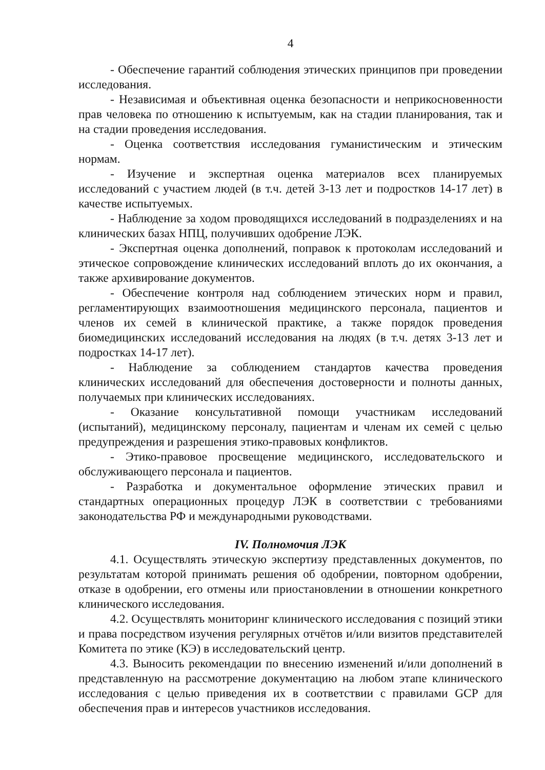4
- Обеспечение гарантий соблюдения этических принципов при проведении исследования.
- Независимая и объективная оценка безопасности и неприкосновенности прав человека по отношению к испытуемым, как на стадии планирования, так и на стадии проведения исследования.
- Оценка соответствия исследования гуманистическим и этическим нормам.
- Изучение и экспертная оценка материалов всех планируемых исследований с участием людей (в т.ч. детей 3-13 лет и подростков 14-17 лет) в качестве испытуемых.
- Наблюдение за ходом проводящихся исследований в подразделениях и на клинических базах НПЦ, получивших одобрение ЛЭК.
- Экспертная оценка дополнений, поправок к протоколам исследований и этическое сопровождение клинических исследований вплоть до их окончания, а также архивирование документов.
- Обеспечение контроля над соблюдением этических норм и правил, регламентирующих взаимоотношения медицинского персонала, пациентов и членов их семей в клинической практике, а также порядок проведения биомедицинских исследований исследования на людях (в т.ч. детях 3-13 лет и подростках 14-17 лет).
- Наблюдение за соблюдением стандартов качества проведения клинических исследований для обеспечения достоверности и полноты данных, получаемых при клинических исследованиях.
- Оказание консультативной помощи участникам исследований (испытаний), медицинскому персоналу, пациентам и членам их семей с целью предупреждения и разрешения этико-правовых конфликтов.
- Этико-правовое просвещение медицинского, исследовательского и обслуживающего персонала и пациентов.
- Разработка и документальное оформление этических правил и стандартных операционных процедур ЛЭК в соответствии с требованиями законодательства РФ и международными руководствами.
IV. Полномочия ЛЭК
4.1. Осуществлять этическую экспертизу представленных документов, по результатам которой принимать решения об одобрении, повторном одобрении, отказе в одобрении, его отмены или приостановлении в отношении конкретного клинического исследования.
4.2. Осуществлять мониторинг клинического исследования с позиций этики и права посредством изучения регулярных отчётов и/или визитов представителей Комитета по этике (КЭ) в исследовательский центр.
4.3. Выносить рекомендации по внесению изменений и/или дополнений в представленную на рассмотрение документацию на любом этапе клинического исследования с целью приведения их в соответствии с правилами GCP для обеспечения прав и интересов участников исследования.